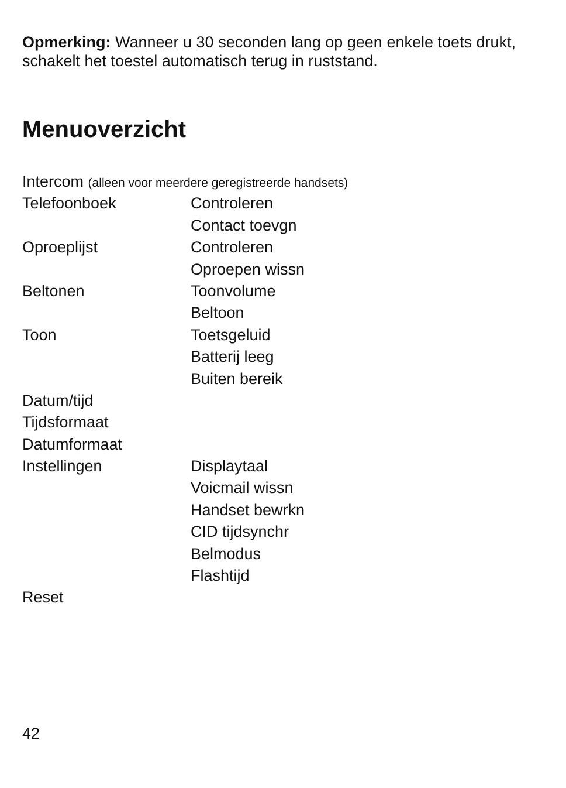Opmerking: Wanneer u 30 seconden lang op geen enkele toets drukt, schakelt het toestel automatisch terug in ruststand.
Menuoverzicht
| Intercom (alleen voor meerdere geregistreerde handsets) | |
| Telefoonboek | Controleren |
| | Contact toevgn |
| Oproeplijst | Controleren |
| | Oproepen wissn |
| Beltonen | Toonvolume |
| | Beltoon |
| Toon | Toetsgeluid |
| | Batterij leeg |
| | Buiten bereik |
| Datum/tijd | |
| Tijdsformaat | |
| Datumformaat | |
| Instellingen | Displaytaal |
| | Voicmail wissn |
| | Handset bewrkn |
| | CID tijdsynchr |
| | Belmodus |
| | Flashtijd |
| Reset | |
42